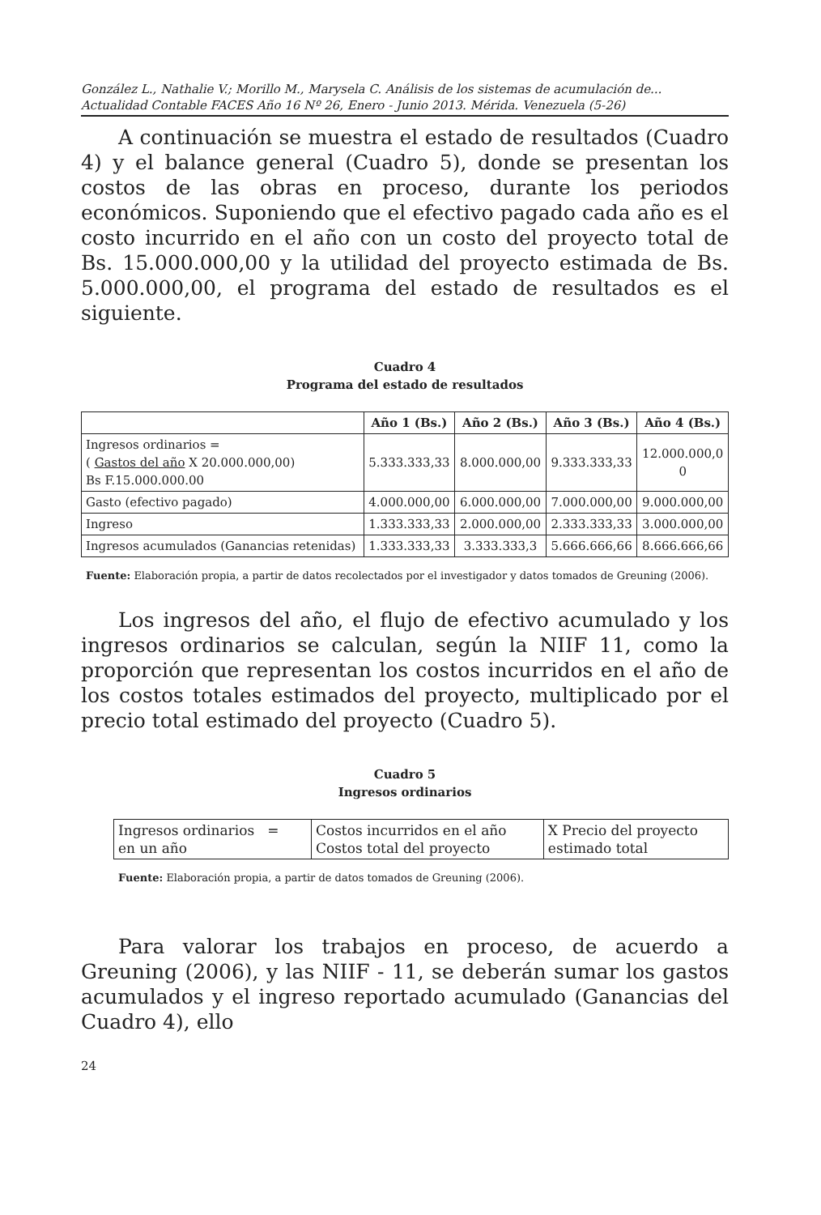González L., Nathalie V.; Morillo M., Marysela C. Análisis de los sistemas de acumulación de...
Actualidad Contable FACES Año 16 Nº 26, Enero - Junio 2013. Mérida. Venezuela (5-26)
A continuación se muestra el estado de resultados (Cuadro 4) y el balance general (Cuadro 5), donde se presentan los costos de las obras en proceso, durante los periodos económicos. Suponiendo que el efectivo pagado cada año es el costo incurrido en el año con un costo del proyecto total de Bs. 15.000.000,00 y la utilidad del proyecto estimada de Bs. 5.000.000,00, el programa del estado de resultados es el siguiente.
Cuadro 4
Programa del estado de resultados
| | Año 1 (Bs.) | Año 2 (Bs.) | Año 3 (Bs.) | Año 4 (Bs.) |
| --- | --- | --- | --- | --- |
| Ingresos ordinarios = ( Gastos del año X 20.000.000,00) Bs F.15.000.000.00 | 5.333.333,33 | 8.000.000,00 | 9.333.333,33 | 12.000.000,0 0 |
| Gasto (efectivo pagado) | 4.000.000,00 | 6.000.000,00 | 7.000.000,00 | 9.000.000,00 |
| Ingreso | 1.333.333,33 | 2.000.000,00 | 2.333.333,33 | 3.000.000,00 |
| Ingresos acumulados (Ganancias retenidas) | 1.333.333,33 | 3.333.333,3 | 5.666.666,66 | 8.666.666,66 |
Fuente: Elaboración propia, a partir de datos recolectados por el investigador y datos tomados de Greuning (2006).
Los ingresos del año, el flujo de efectivo acumulado y los ingresos ordinarios se calculan, según la NIIF 11, como la proporción que representan los costos incurridos en el año de los costos totales estimados del proyecto, multiplicado por el precio total estimado del proyecto (Cuadro 5).
Cuadro 5
Ingresos ordinarios
| Ingresos ordinarios = en un año | Costos incurridos en el año Costos total del proyecto | X Precio del proyecto estimado total |
Fuente: Elaboración propia, a partir de datos tomados de Greuning (2006).
Para valorar los trabajos en proceso, de acuerdo a Greuning (2006), y las NIIF - 11, se deberán sumar los gastos acumulados y el ingreso reportado acumulado (Ganancias del Cuadro 4), ello
24